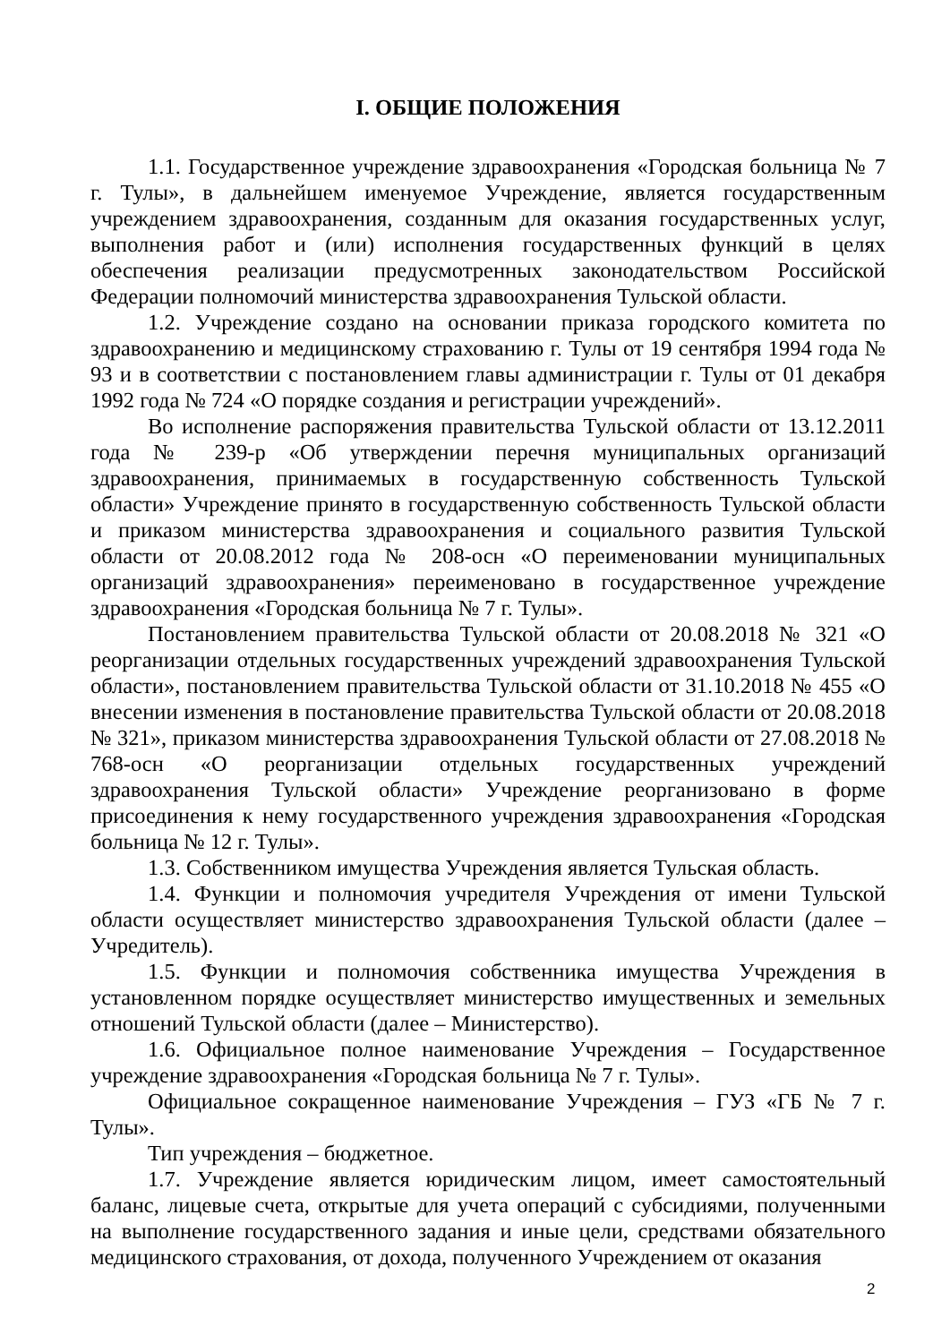I. ОБЩИЕ ПОЛОЖЕНИЯ
1.1. Государственное учреждение здравоохранения «Городская больница № 7 г. Тулы», в дальнейшем именуемое Учреждение, является государственным учреждением здравоохранения, созданным для оказания государственных услуг, выполнения работ и (или) исполнения государственных функций в целях обеспечения реализации предусмотренных законодательством Российской Федерации полномочий министерства здравоохранения Тульской области.
1.2. Учреждение создано на основании приказа городского комитета по здравоохранению и медицинскому страхованию г. Тулы от 19 сентября 1994 года № 93 и в соответствии с постановлением главы администрации г. Тулы от 01 декабря 1992 года № 724 «О порядке создания и регистрации учреждений».
Во исполнение распоряжения правительства Тульской области от 13.12.2011 года № 239-р «Об утверждении перечня муниципальных организаций здравоохранения, принимаемых в государственную собственность Тульской области» Учреждение принято в государственную собственность Тульской области и приказом министерства здравоохранения и социального развития Тульской области от 20.08.2012 года № 208-осн «О переименовании муниципальных организаций здравоохранения» переименовано в государственное учреждение здравоохранения «Городская больница № 7 г. Тулы».
Постановлением правительства Тульской области от 20.08.2018 № 321 «О реорганизации отдельных государственных учреждений здравоохранения Тульской области», постановлением правительства Тульской области от 31.10.2018 № 455 «О внесении изменения в постановление правительства Тульской области от 20.08.2018 № 321», приказом министерства здравоохранения Тульской области от 27.08.2018 № 768-осн «О реорганизации отдельных государственных учреждений здравоохранения Тульской области» Учреждение реорганизовано в форме присоединения к нему государственного учреждения здравоохранения «Городская больница № 12 г. Тулы».
1.3. Собственником имущества Учреждения является Тульская область.
1.4. Функции и полномочия учредителя Учреждения от имени Тульской области осуществляет министерство здравоохранения Тульской области (далее – Учредитель).
1.5. Функции и полномочия собственника имущества Учреждения в установленном порядке осуществляет министерство имущественных и земельных отношений Тульской области (далее – Министерство).
1.6. Официальное полное наименование Учреждения – Государственное учреждение здравоохранения «Городская больница № 7 г. Тулы».
Официальное сокращенное наименование Учреждения – ГУЗ «ГБ № 7 г. Тулы».
Тип учреждения – бюджетное.
1.7. Учреждение является юридическим лицом, имеет самостоятельный баланс, лицевые счета, открытые для учета операций с субсидиями, полученными на выполнение государственного задания и иные цели, средствами обязательного медицинского страхования, от дохода, полученного Учреждением от оказания
2